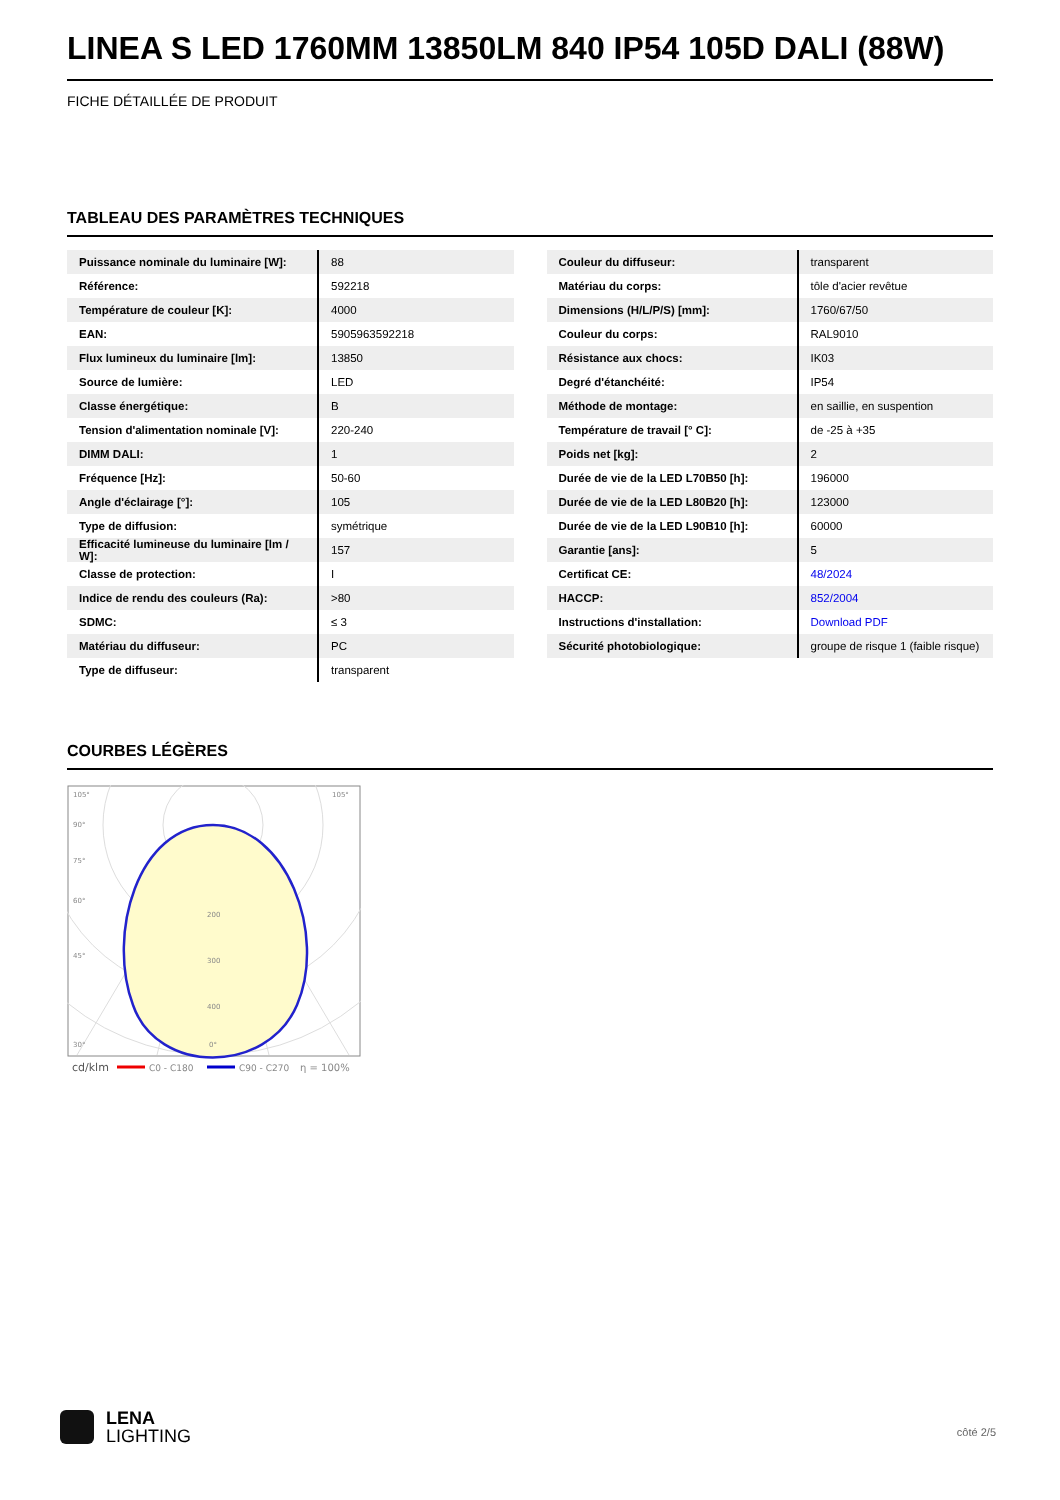LINEA S LED 1760MM 13850LM 840 IP54 105D DALI (88W)
FICHE DÉTAILLÉE DE PRODUIT
TABLEAU DES PARAMÈTRES TECHNIQUES
| Puissance nominale du luminaire [W]: | 88 |
| Référence: | 592218 |
| Température de couleur [K]: | 4000 |
| EAN: | 5905963592218 |
| Flux lumineux du luminaire [lm]: | 13850 |
| Source de lumière: | LED |
| Classe énergétique: | B |
| Tension d'alimentation nominale [V]: | 220-240 |
| DIMM DALI: | 1 |
| Fréquence [Hz]: | 50-60 |
| Angle d'éclairage [°]: | 105 |
| Type de diffusion: | symétrique |
| Efficacité lumineuse du luminaire [lm / W]: | 157 |
| Classe de protection: | I |
| Indice de rendu des couleurs (Ra): | >80 |
| SDMC: | ≤ 3 |
| Matériau du diffuseur: | PC |
| Type de diffuseur: | transparent |
| Couleur du diffuseur: | transparent |
| Matériau du corps: | tôle d'acier revêtue |
| Dimensions (H/L/P/S) [mm]: | 1760/67/50 |
| Couleur du corps: | RAL9010 |
| Résistance aux chocs: | IK03 |
| Degré d'étanchéité: | IP54 |
| Méthode de montage: | en saillie, en suspention |
| Température de travail [° C]: | de -25 à +35 |
| Poids net [kg]: | 2 |
| Durée de vie de la LED L70B50 [h]: | 196000 |
| Durée de vie de la LED L80B20 [h]: | 123000 |
| Durée de vie de la LED L90B10 [h]: | 60000 |
| Garantie [ans]: | 5 |
| Certificat CE: | 48/2024 |
| HACCP: | 852/2004 |
| Instructions d'installation: | Download PDF |
| Sécurité photobiologique: | groupe de risque 1 (faible risque) |
COURBES LÉGÈRES
105°
105°
90°
75°
60°
45°
200
300
400
30°
0°
cd/klm
C0 - C180
C90 - C270
η = 100%
LENA
LIGHTING
côté 2/5